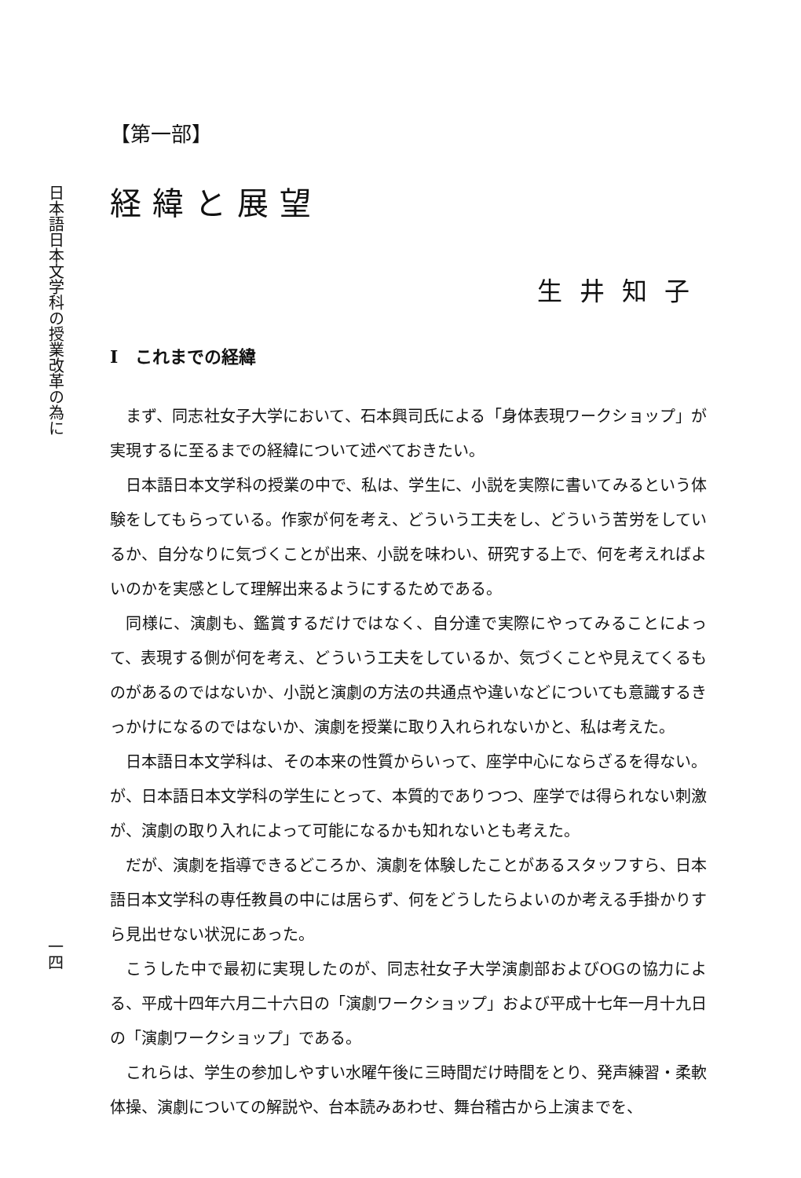日本語日本文学科の授業改革の為に
一四
【第一部】
経緯と展望
生井知子
I　これまでの経緯
まず、同志社女子大学において、石本興司氏による「身体表現ワークショップ」が実現するに至るまでの経緯について述べておきたい。
日本語日本文学科の授業の中で、私は、学生に、小説を実際に書いてみるという体験をしてもらっている。作家が何を考え、どういう工夫をし、どういう苦労をしているか、自分なりに気づくことが出来、小説を味わい、研究する上で、何を考えればよいのかを実感として理解出来るようにするためである。
同様に、演劇も、鑑賞するだけではなく、自分達で実際にやってみることによって、表現する側が何を考え、どういう工夫をしているか、気づくことや見えてくるものがあるのではないか、小説と演劇の方法の共通点や違いなどについても意識するきっかけになるのではないか、演劇を授業に取り入れられないかと、私は考えた。
日本語日本文学科は、その本来の性質からいって、座学中心にならざるを得ない。が、日本語日本文学科の学生にとって、本質的でありつつ、座学では得られない刺激が、演劇の取り入れによって可能になるかも知れないとも考えた。
だが、演劇を指導できるどころか、演劇を体験したことがあるスタッフすら、日本語日本文学科の専任教員の中には居らず、何をどうしたらよいのか考える手掛かりすら見出せない状況にあった。
こうした中で最初に実現したのが、同志社女子大学演劇部およびOGの協力による、平成十四年六月二十六日の「演劇ワークショップ」および平成十七年一月十九日の「演劇ワークショップ」である。
これらは、学生の参加しやすい水曜午後に三時間だけ時間をとり、発声練習・柔軟体操、演劇についての解説や、台本読みあわせ、舞台稽古から上演までを、